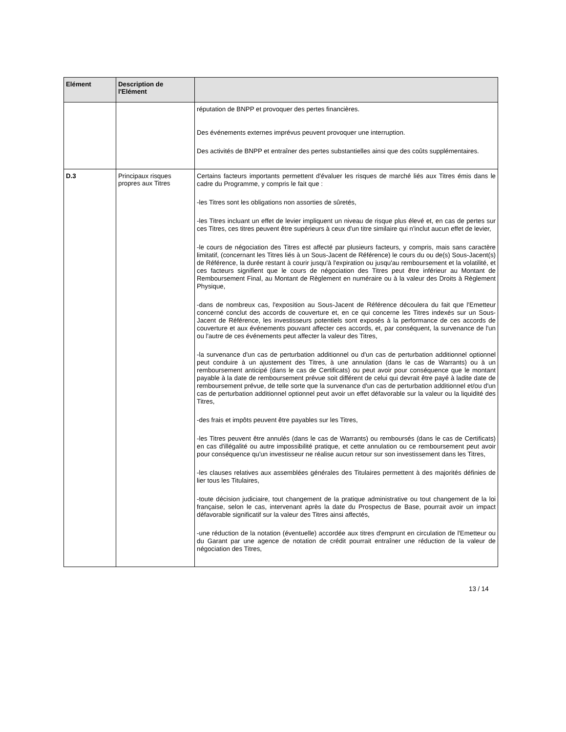| Elément | Description de l'Elément | |
| --- | --- | --- |
| | | réputation de BNPP et provoquer des pertes financières. Des événements externes imprévus peuvent provoquer une interruption. Des activités de BNPP et entraîner des pertes substantielles ainsi que des coûts supplémentaires. |
| D.3 | Principaux risques propres aux Titres | Certains facteurs importants permettent d'évaluer les risques de marché liés aux Titres émis dans le cadre du Programme, y compris le fait que : -les Titres sont les obligations non assorties de sûretés, -les Titres incluant un effet de levier impliquent un niveau de risque plus élevé et, en cas de pertes sur ces Titres, ces titres peuvent être supérieurs à ceux d'un titre similaire qui n'inclut aucun effet de levier, -le cours de négociation des Titres est affecté par plusieurs facteurs, y compris, mais sans caractère limitatif, (concernant les Titres liés à un Sous-Jacent de Référence) le cours du ou de(s) Sous-Jacent(s) de Référence, la durée restant à courir jusqu'à l'expiration ou jusqu'au remboursement et la volatilité, et ces facteurs signifient que le cours de négociation des Titres peut être inférieur au Montant de Remboursement Final, au Montant de Règlement en numéraire ou à la valeur des Droits à Règlement Physique, -dans de nombreux cas, l'exposition au Sous-Jacent de Référence découlera du fait que l'Emetteur concerné conclut des accords de couverture et, en ce qui concerne les Titres indexés sur un Sous-Jacent de Référence, les investisseurs potentiels sont exposés à la performance de ces accords de couverture et aux événements pouvant affecter ces accords, et, par conséquent, la survenance de l'un ou l'autre de ces événements peut affecter la valeur des Titres, -la survenance d'un cas de perturbation additionnel ou d'un cas de perturbation additionnel optionnel peut conduire à un ajustement des Titres, à une annulation (dans le cas de Warrants) ou à un remboursement anticipé (dans le cas de Certificats) ou peut avoir pour conséquence que le montant payable à la date de remboursement prévue soit différent de celui qui devrait être payé à ladite date de remboursement prévue, de telle sorte que la survenance d'un cas de perturbation additionnel et/ou d'un cas de perturbation additionnel optionnel peut avoir un effet défavorable sur la valeur ou la liquidité des Titres, -des frais et impôts peuvent être payables sur les Titres, -les Titres peuvent être annulés (dans le cas de Warrants) ou remboursés (dans le cas de Certificats) en cas d'illégalité ou autre impossibilité pratique, et cette annulation ou ce remboursement peut avoir pour conséquence qu'un investisseur ne réalise aucun retour sur son investissement dans les Titres, -les clauses relatives aux assemblées générales des Titulaires permettent à des majorités définies de lier tous les Titulaires, -toute décision judiciaire, tout changement de la pratique administrative ou tout changement de la loi française, selon le cas, intervenant après la date du Prospectus de Base, pourrait avoir un impact défavorable significatif sur la valeur des Titres ainsi affectés, -une réduction de la notation (éventuelle) accordée aux titres d'emprunt en circulation de l'Emetteur ou du Garant par une agence de notation de crédit pourrait entraîner une réduction de la valeur de négociation des Titres, |
13 / 14